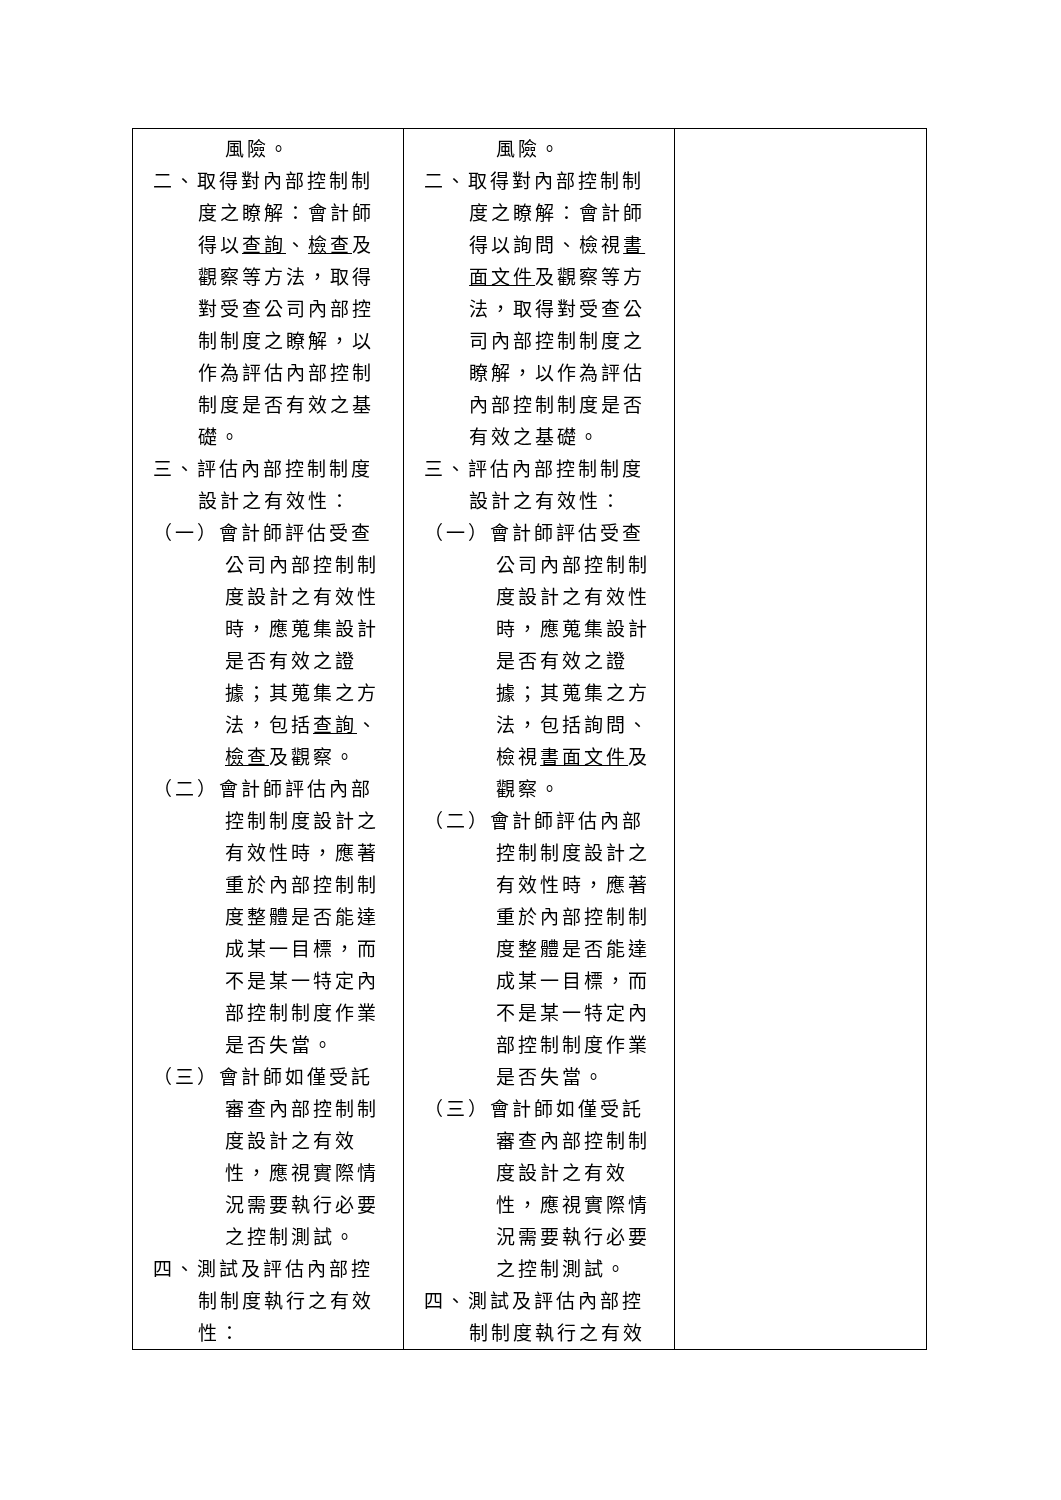| 風險。 二、取得對內部控制制度之瞭解：會計師得以 查詢 、 檢查 及觀察等方法，取得對受查公司內部控制制度之瞭解，以作為評估內部控制制度是否有效之基礎。 三、評估內部控制制度設計之有效性： （一）會計師評估受查公司內部控制制度設計之有效性時，應蒐集設計是否有效之證據；其蒐集之方法，包括 查詢 、 檢查 及觀察。 （二）會計師評估內部控制制度設計之有效性時，應著重於內部控制制度整體是否能達成某一目標，而不是某一特定內部控制制度作業是否失當。 （三）會計師如僅受託審查內部控制制度設計之有效性，應視實際情況需要執行必要之控制測試。 四、測試及評估內部控制制度執行之有效性： | 風險。 二、取得對內部控制制度之瞭解：會計師得以詢問、檢視 書面文件 及觀察等方法，取得對受查公司內部控制制度之瞭解，以作為評估內部控制制度是否有效之基礎。 三、評估內部控制制度設計之有效性： （一）會計師評估受查公司內部控制制度設計之有效性時，應蒐集設計是否有效之證據；其蒐集之方法，包括詢問、檢視 書面文件 及觀察。 （二）會計師評估內部控制制度設計之有效性時，應著重於內部控制制度整體是否能達成某一目標，而不是某一特定內部控制制度作業是否失當。 （三）會計師如僅受託審查內部控制制度設計之有效性，應視實際情況需要執行必要之控制測試。 四、測試及評估內部控制制度執行之有效 | |